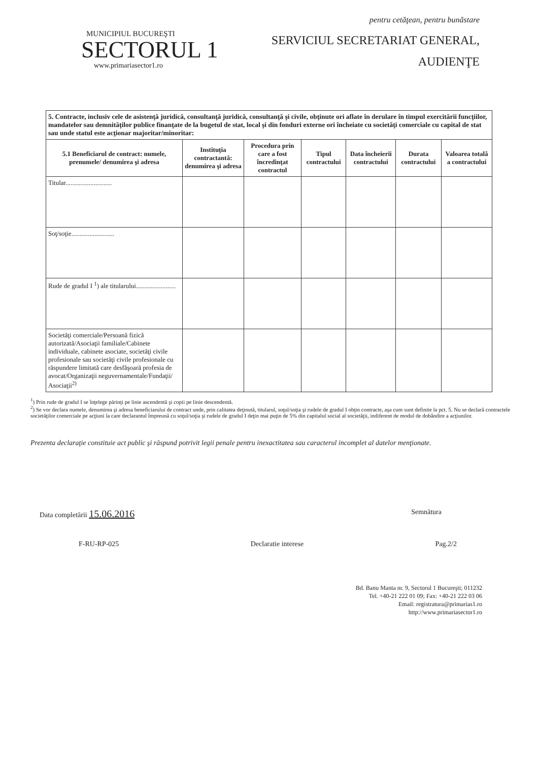pentru cetăţean, pentru bunăstare
MUNICIPIUL BUCUREŞTI
SECTORUL 1
www.primariasector1.ro
SERVICIUL SECRETARIAT GENERAL,
AUDIENŢE
| 5. Contracte, inclusiv cele de asistenţă juridică, consultanţă juridică, consultanţă şi civile, obţinute ori aflate în derulare în timpul exercitării funcţiilor, mandatelor sau demnităţilor publice finanţate de la bugetul de stat, local şi din fonduri externe ori încheiate cu societăţi comerciale cu capital de stat sau unde statul este acţionar majoritar/minoritar: | | | | | | |
| 5.1 Beneficiarul de contract: numele, prenumele/ denumirea şi adresa | Instituţia contractantă: denumirea şi adresa | Procedura prin care a fost încredinţat contractul | Tipul contractului | Data încheierii contractului | Durata contractului | Valoarea totală a contractului |
| Titular............................ | | | | | | |
| Soţ/soţie.......................... | | | | | | |
| Rude de gradul I <sup>1</sup>) ale titularului........................ | | | | | | |
| Societăţi comerciale/Persoană fizică autorizată/Asociaţii familiale/Cabinete individuale, cabinete asociate, societăţi civile profesionale sau societăţi civile profesionale cu răspundere limitată care desfăşoară profesia de avocat/Organizaţii neguvernamentale/Fundaţii/ Asociaţii<sup>2)</sup> | | | | | | |
<sup>1</sup>) Prin rude de gradul I se înţelege părinţi pe linie ascendentă şi copii pe linie descendentă.
<sup>2</sup>) Se vor declara numele, denumirea şi adresa beneficiarului de contract unde, prin calitatea deţinută, titularul, soţul/soţia şi rudele de gradul I obţin contracte, aşa cum sunt definite la pct. 5. Nu se declară contractele societăţilor comerciale pe acţiuni la care declarantul împreună cu soţul/soţia şi rudele de gradul I deţin mai puţin de 5% din capitalul social al societăţii, indiferent de modul de dobândire a acţiunilor.
Prezenta declaraţie constituie act public şi răspund potrivit legii penale pentru inexactitatea sau caracterul incomplet al datelor menţionate.
Data completării 15.06.2016
Semnătura
F-RU-RP-025 Declaratie interese Pag.2/2
Bd. Banu Manta nr. 9, Sectorul 1 Bucureşti; 011232
Tel. +40-21 222 01 09; Fax: +40-21 222 03 06
Email: registratura@primarias1.ro
http://www.primariasector1.ro